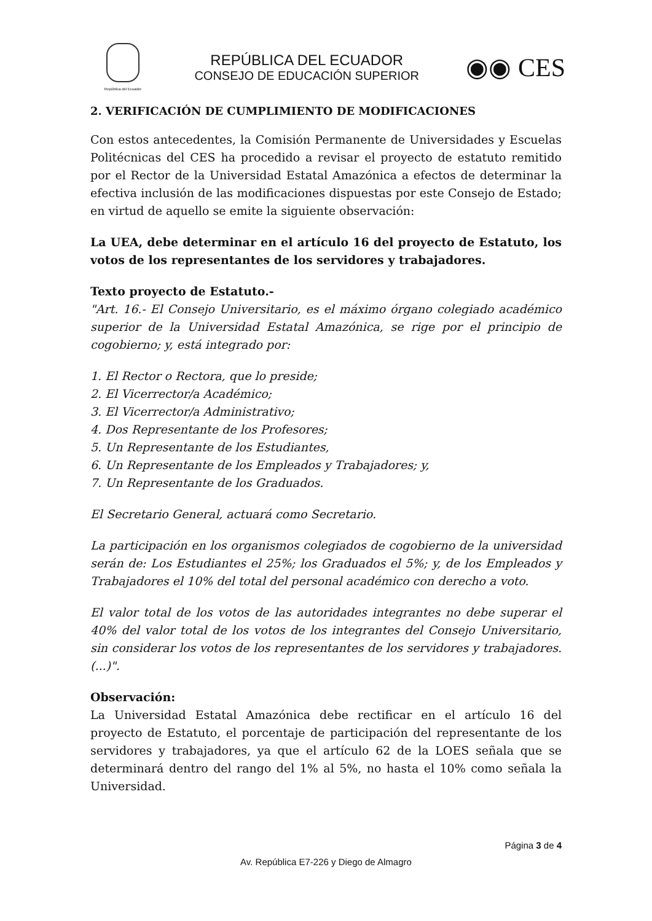República del Ecuador
REPÚBLICA DEL ECUADOR
CONSEJO DE EDUCACIÓN SUPERIOR
◉◉ CES
2. VERIFICACIÓN DE CUMPLIMIENTO DE MODIFICACIONES
Con estos antecedentes, la Comisión Permanente de Universidades y Escuelas Politécnicas del CES ha procedido a revisar el proyecto de estatuto remitido por el Rector de la Universidad Estatal Amazónica a efectos de determinar la efectiva inclusión de las modificaciones dispuestas por este Consejo de Estado; en virtud de aquello se emite la siguiente observación:
La UEA, debe determinar en el artículo 16 del proyecto de Estatuto, los votos de los representantes de los servidores y trabajadores.
Texto proyecto de Estatuto.-
"Art. 16.- El Consejo Universitario, es el máximo órgano colegiado académico superior de la Universidad Estatal Amazónica, se rige por el principio de cogobierno; y, está integrado por:
1. El Rector o Rectora, que lo preside;
2. El Vicerrector/a Académico;
3. El Vicerrector/a Administrativo;
4. Dos Representante de los Profesores;
5. Un Representante de los Estudiantes,
6. Un Representante de los Empleados y Trabajadores; y,
7. Un Representante de los Graduados.
El Secretario General, actuará como Secretario.
La participación en los organismos colegiados de cogobierno de la universidad serán de: Los Estudiantes el 25%; los Graduados el 5%; y, de los Empleados y Trabajadores el 10% del total del personal académico con derecho a voto.
El valor total de los votos de las autoridades integrantes no debe superar el 40% del valor total de los votos de los integrantes del Consejo Universitario, sin considerar los votos de los representantes de los servidores y trabajadores. (...)".
Observación:
La Universidad Estatal Amazónica debe rectificar en el artículo 16 del proyecto de Estatuto, el porcentaje de participación del representante de los servidores y trabajadores, ya que el artículo 62 de la LOES señala que se determinará dentro del rango del 1% al 5%, no hasta el 10% como señala la Universidad.
Página 3 de 4
Av. República E7-226 y Diego de Almagro